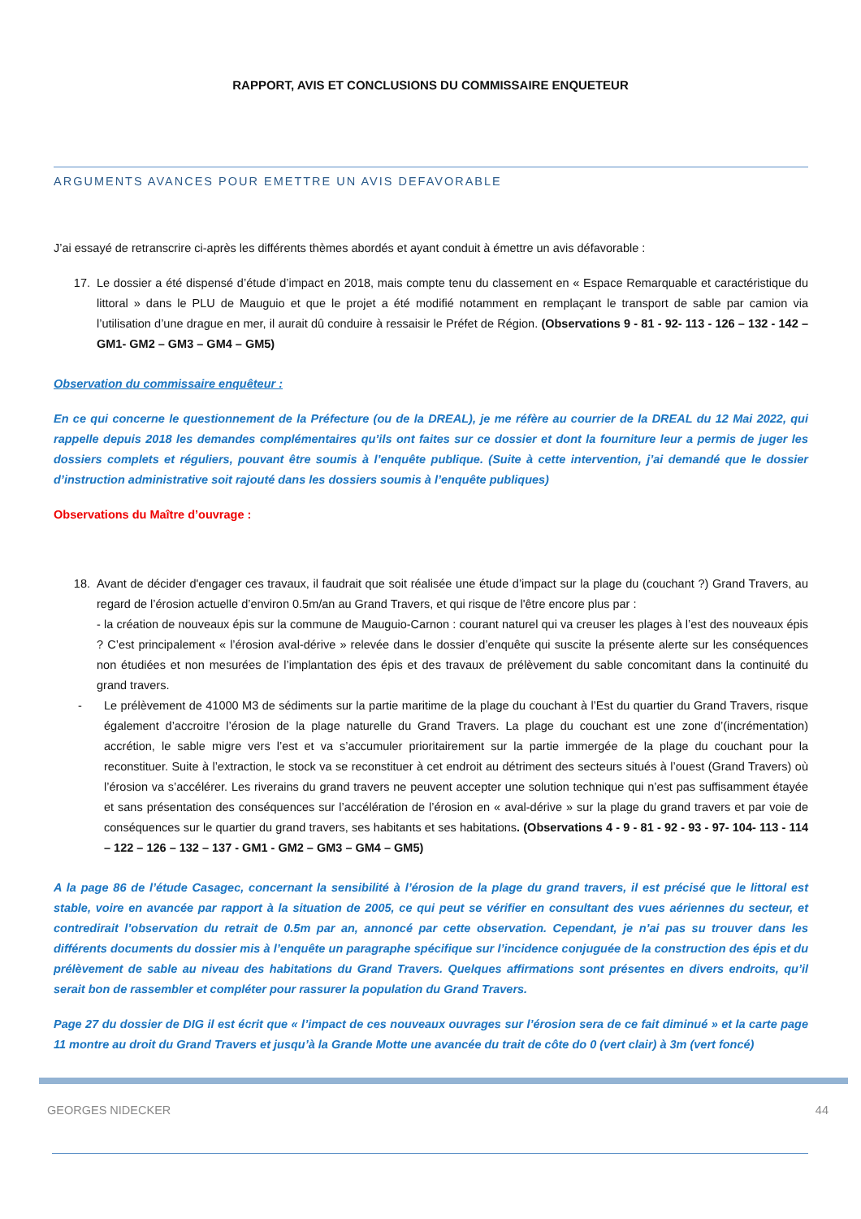RAPPORT, AVIS ET CONCLUSIONS DU COMMISSAIRE ENQUETEUR
ARGUMENTS AVANCES POUR EMETTRE UN AVIS DEFAVORABLE
J’ai essayé de retranscrire ci-après les différents thèmes abordés et ayant conduit à émettre un avis défavorable :
17. Le dossier a été dispensé d’étude d’impact en 2018, mais compte tenu du classement en « Espace Remarquable et caractéristique du littoral » dans le PLU de Mauguio et que le projet a été modifié notamment en remplaçant le transport de sable par camion via l’utilisation d’une drague en mer, il aurait dû conduire à ressaisir le Préfet de Région. (Observations 9 - 81 - 92- 113 - 126 – 132 - 142 – GM1- GM2 – GM3 – GM4 – GM5)
Observation du commissaire enquêteur :
En ce qui concerne le questionnement de la Préfecture (ou de la DREAL), je me réfère au courrier de la DREAL du 12 Mai 2022, qui rappelle depuis 2018 les demandes complémentaires qu’ils ont faites sur ce dossier et dont la fourniture leur a permis de juger les dossiers complets et réguliers, pouvant être soumis à l’enquête publique. (Suite à cette intervention, j’ai demandé que le dossier d’instruction administrative soit rajouté dans les dossiers soumis à l’enquête publiques)
Observations du Maître d’ouvrage :
18. Avant de décider d'engager ces travaux, il faudrait que soit réalisée une étude d’impact sur la plage du (couchant ?) Grand Travers, au regard de l’érosion actuelle d’environ 0.5m/an au Grand Travers, et qui risque de l'être encore plus par :
- la création de nouveaux épis sur la commune de Mauguio-Carnon : courant naturel qui va creuser les plages à l’est des nouveaux épis ? C’est principalement « l’érosion aval-dérive » relevée dans le dossier d’enquête qui suscite la présente alerte sur les conséquences non étudiées et non mesurées de l’implantation des épis et des travaux de prélèvement du sable concomitant dans la continuité du grand travers.
- Le prélèvement de 41000 M3 de sédiments sur la partie maritime de la plage du couchant à l’Est du quartier du Grand Travers, risque également d’accroitre l’érosion de la plage naturelle du Grand Travers. La plage du couchant est une zone d’(incrémentation) accrétion, le sable migre vers l’est et va s’accumuler prioritairement sur la partie immergée de la plage du couchant pour la reconstituer. Suite à l’extraction, le stock va se reconstituer à cet endroit au détriment des secteurs situés à l’ouest (Grand Travers) où l’érosion va s’accélérer. Les riverains du grand travers ne peuvent accepter une solution technique qui n’est pas suffisamment étayée et sans présentation des conséquences sur l’accélération de l’érosion en « aval-dérive » sur la plage du grand travers et par voie de conséquences sur le quartier du grand travers, ses habitants et ses habitations. (Observations 4 - 9 - 81 - 92 - 93 - 97- 104- 113 - 114 – 122 – 126 – 132 – 137 - GM1 - GM2 – GM3 – GM4 – GM5)
A la page 86 de l’étude Casagec, concernant la sensibilité à l’érosion de la plage du grand travers, il est précisé que le littoral est stable, voire en avancée par rapport à la situation de 2005, ce qui peut se vérifier en consultant des vues aériennes du secteur, et contredirait l’observation du retrait de 0.5m par an, annoncé par cette observation. Cependant, je n’ai pas su trouver dans les différents documents du dossier mis à l’enquête un paragraphe spécifique sur l’incidence conjuguée de la construction des épis et du prélèvement de sable au niveau des habitations du Grand Travers. Quelques affirmations sont présentes en divers endroits, qu’il serait bon de rassembler et compléter pour rassurer la population du Grand Travers.
Page 27 du dossier de DIG il est écrit que « l’impact de ces nouveaux ouvrages sur l’érosion sera de ce fait diminué » et la carte page 11 montre au droit du Grand Travers et jusqu’à la Grande Motte une avancée du trait de côte do 0 (vert clair) à 3m (vert foncé)
GEORGES NIDECKER 44